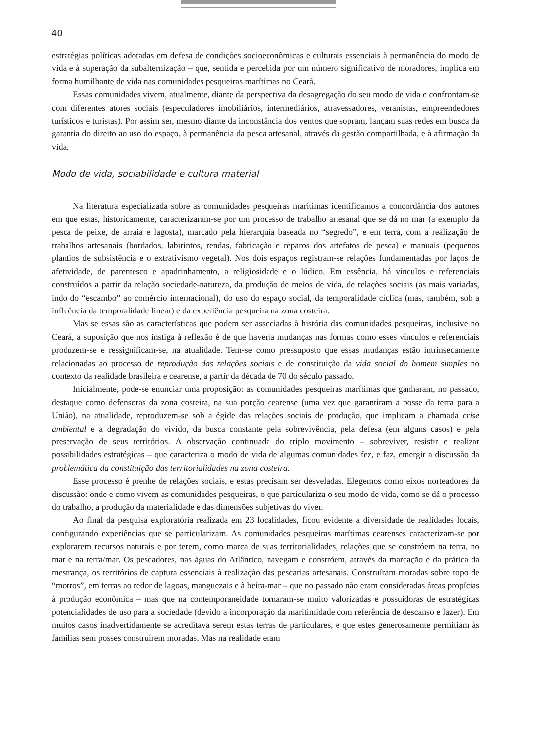40
estratégias políticas adotadas em defesa de condições socioeconômicas e culturais essenciais à permanência do modo de vida e à superação da subalternização – que, sentida e percebida por um número significativo de moradores, implica em forma humilhante de vida nas comunidades pesqueiras marítimas no Ceará.
Essas comunidades vivem, atualmente, diante da perspectiva da desagregação do seu modo de vida e confrontam-se com diferentes atores sociais (especuladores imobiliários, intermediários, atravessadores, veranistas, empreendedores turísticos e turistas). Por assim ser, mesmo diante da inconstância dos ventos que sopram, lançam suas redes em busca da garantia do direito ao uso do espaço, à permanência da pesca artesanal, através da gestão compartilhada, e à afirmação da vida.
Modo de vida, sociabilidade e cultura material
Na literatura especializada sobre as comunidades pesqueiras marítimas identificamos a concordância dos autores em que estas, historicamente, caracterizaram-se por um processo de trabalho artesanal que se dá no mar (a exemplo da pesca de peixe, de arraia e lagosta), marcado pela hierarquia baseada no “segredo”, e em terra, com a realização de trabalhos artesanais (bordados, labirintos, rendas, fabricação e reparos dos artefatos de pesca) e manuais (pequenos plantios de subsistência e o extrativismo vegetal). Nos dois espaços registram-se relações fundamentadas por laços de afetividade, de parentesco e apadrinhamento, a religiosidade e o lúdico. Em essência, há vínculos e referenciais construídos a partir da relação sociedade-natureza, da produção de meios de vida, de relações sociais (as mais variadas, indo do “escambo” ao comércio internacional), do uso do espaço social, da temporalidade cíclica (mas, também, sob a influência da temporalidade linear) e da experiência pesqueira na zona costeira.
Mas se essas são as características que podem ser associadas à história das comunidades pesqueiras, inclusive no Ceará, a suposição que nos instiga à reflexão é de que haveria mudanças nas formas como esses vínculos e referenciais produzem-se e ressignificam-se, na atualidade. Tem-se como pressuposto que essas mudanças estão intrinsecamente relacionadas ao processo de reprodução das relações sociais e de constituição da vida social do homem simples no contexto da realidade brasileira e cearense, a partir da década de 70 do século passado.
Inicialmente, pode-se enunciar uma proposição: as comunidades pesqueiras marítimas que ganharam, no passado, destaque como defensoras da zona costeira, na sua porção cearense (uma vez que garantiram a posse da terra para a União), na atualidade, reproduzem-se sob a égide das relações sociais de produção, que implicam a chamada crise ambiental e a degradação do vivido, da busca constante pela sobrevivência, pela defesa (em alguns casos) e pela preservação de seus territórios. A observação continuada do triplo movimento – sobreviver, resistir e realizar possibilidades estratégicas – que caracteriza o modo de vida de algumas comunidades fez, e faz, emergir a discussão da problemática da constituição das territorialidades na zona costeira.
Esse processo é prenhe de relações sociais, e estas precisam ser desveladas. Elegemos como eixos norteadores da discussão: onde e como vivem as comunidades pesqueiras, o que particulariza o seu modo de vida, como se dá o processo do trabalho, a produção da materialidade e das dimensões subjetivas do viver.
Ao final da pesquisa exploratória realizada em 23 localidades, ficou evidente a diversidade de realidades locais, configurando experiências que se particularizam. As comunidades pesqueiras marítimas cearenses caracterizam-se por explorarem recursos naturais e por terem, como marca de suas territorialidades, relações que se constróem na terra, no mar e na terra/mar. Os pescadores, nas águas do Atlântico, navegam e constróem, através da marcação e da prática da mestrança, os territórios de captura essenciais à realização das pescarias artesanais. Construíram moradas sobre topo de “morros”, em terras ao redor de lagoas, manguezais e à beira-mar – que no passado não eram consideradas áreas propícias à produção econômica – mas que na contemporaneidade tornaram-se muito valorizadas e possuidoras de estratégicas potencialidades de uso para a sociedade (devido a incorporação da maritimidade com referência de descanso e lazer). Em muitos casos inadvertidamente se acreditava serem estas terras de particulares, e que estes generosamente permitiam às famílias sem posses construírem moradas. Mas na realidade eram